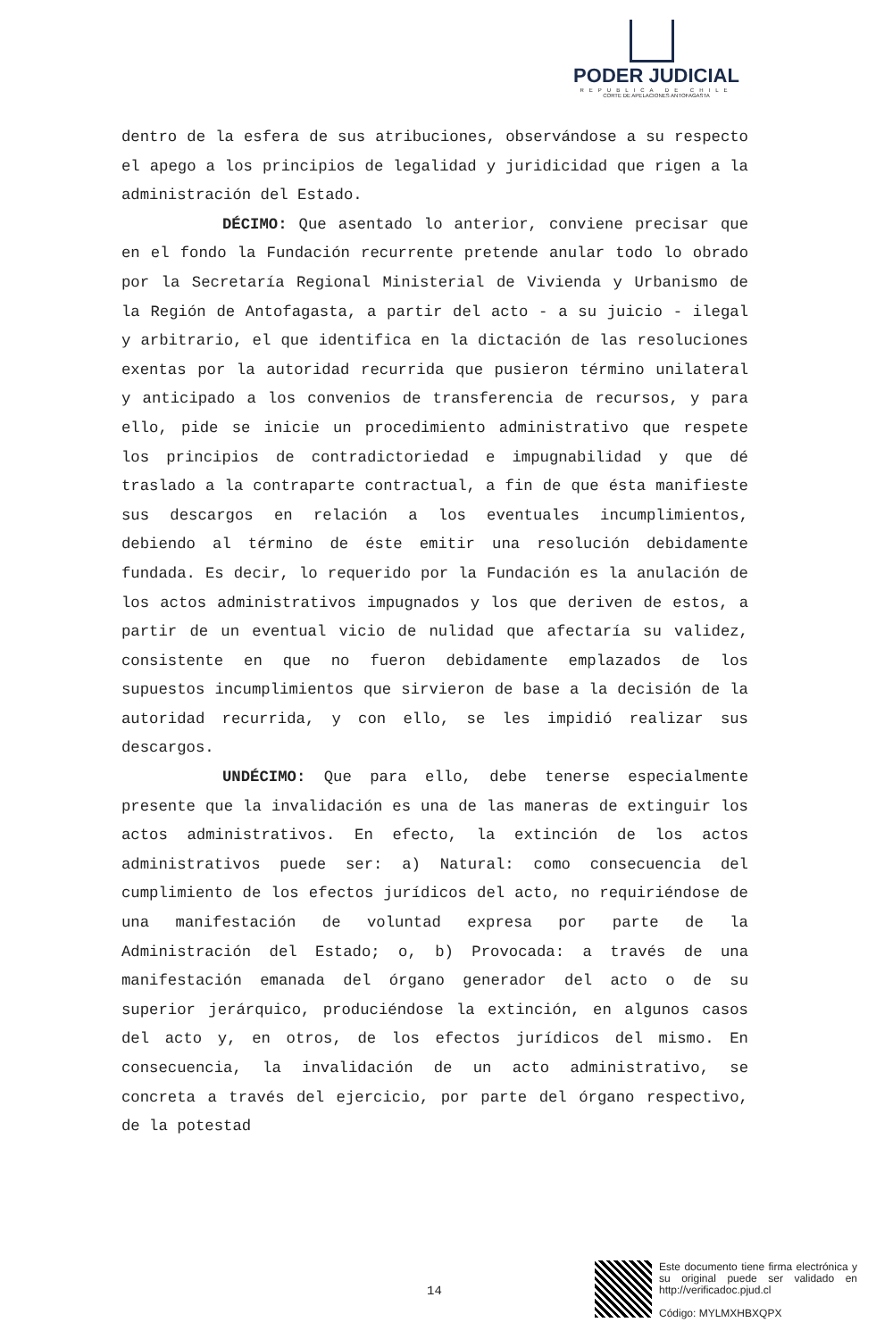PODER JUDICIAL
REPUBLICA DE CHILE
CORTE DE APELACIONES ANTOFAGASTA
dentro de la esfera de sus atribuciones, observándose a su respecto el apego a los principios de legalidad y juridicidad que rigen a la administración del Estado.
DÉCIMO: Que asentado lo anterior, conviene precisar que en el fondo la Fundación recurrente pretende anular todo lo obrado por la Secretaría Regional Ministerial de Vivienda y Urbanismo de la Región de Antofagasta, a partir del acto - a su juicio - ilegal y arbitrario, el que identifica en la dictación de las resoluciones exentas por la autoridad recurrida que pusieron término unilateral y anticipado a los convenios de transferencia de recursos, y para ello, pide se inicie un procedimiento administrativo que respete los principios de contradictoriedad e impugnabilidad y que dé traslado a la contraparte contractual, a fin de que ésta manifieste sus descargos en relación a los eventuales incumplimientos, debiendo al término de éste emitir una resolución debidamente fundada. Es decir, lo requerido por la Fundación es la anulación de los actos administrativos impugnados y los que deriven de estos, a partir de un eventual vicio de nulidad que afectaría su validez, consistente en que no fueron debidamente emplazados de los supuestos incumplimientos que sirvieron de base a la decisión de la autoridad recurrida, y con ello, se les impidió realizar sus descargos.
UNDÉCIMO: Que para ello, debe tenerse especialmente presente que la invalidación es una de las maneras de extinguir los actos administrativos. En efecto, la extinción de los actos administrativos puede ser: a) Natural: como consecuencia del cumplimiento de los efectos jurídicos del acto, no requiriéndose de una manifestación de voluntad expresa por parte de la Administración del Estado; o, b) Provocada: a través de una manifestación emanada del órgano generador del acto o de su superior jerárquico, produciéndose la extinción, en algunos casos del acto y, en otros, de los efectos jurídicos del mismo. En consecuencia, la invalidación de un acto administrativo, se concreta a través del ejercicio, por parte del órgano respectivo, de la potestad
14
Este documento tiene firma electrónica y su original puede ser validado en http://verificadoc.pjud.cl
Código: MYLMXHBXQPX